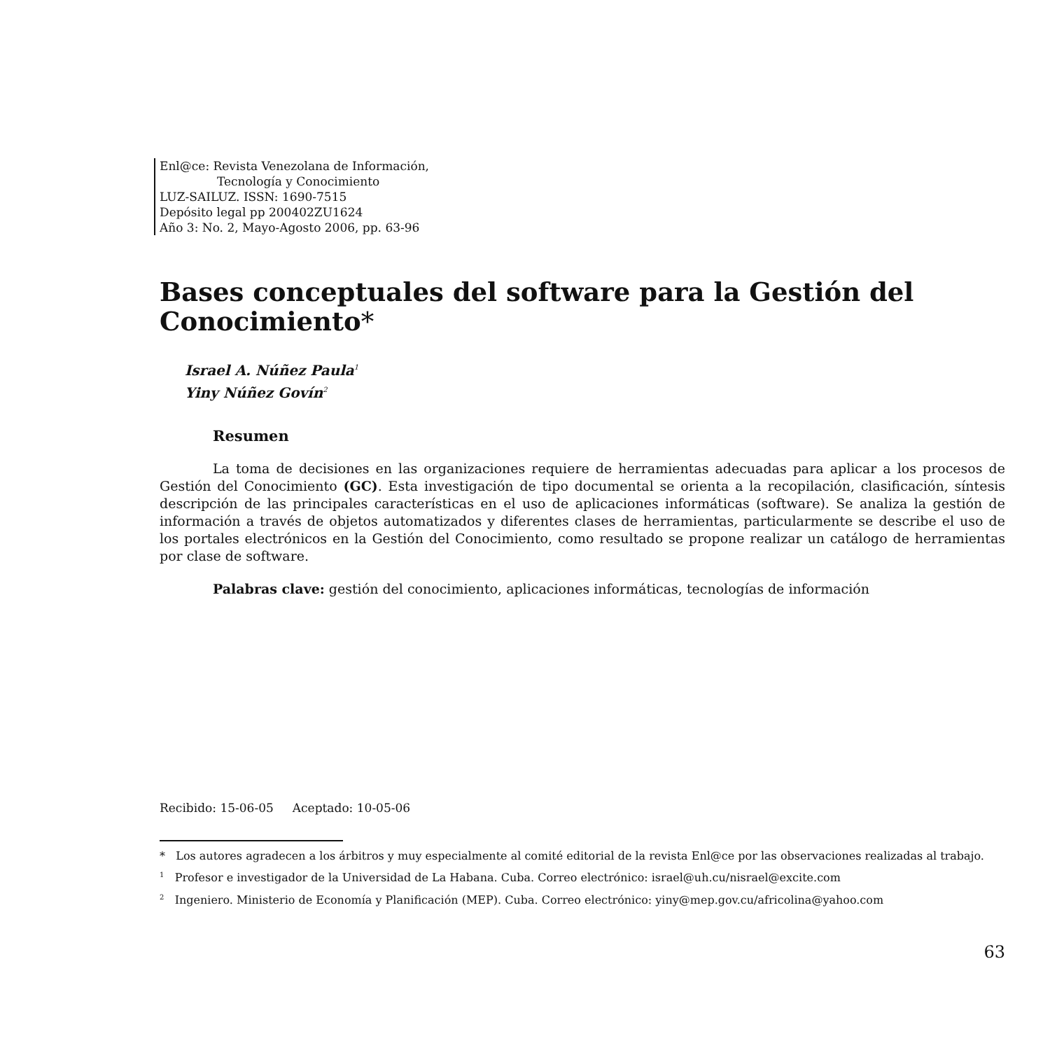Enl@ce: Revista Venezolana de Información,
Tecnología y Conocimiento
LUZ-SAILUZ. ISSN: 1690-7515
Depósito legal pp 200402ZU1624
Año 3: No. 2, Mayo-Agosto 2006, pp. 63-96
Bases conceptuales del software para la Gestión del Conocimiento*
Israel A. Núñez Paula<sup>1</sup>
Yiny Núñez Govín<sup>2</sup>
Resumen
La toma de decisiones en las organizaciones requiere de herramientas adecuadas para aplicar a los procesos de Gestión del Conocimiento (GC). Esta investigación de tipo documental se orienta a la recopilación, clasificación, síntesis descripción de las principales características en el uso de aplicaciones informáticas (software). Se analiza la gestión de información a través de objetos automatizados y diferentes clases de herramientas, particularmente se describe el uso de los portales electrónicos en la Gestión del Conocimiento, como resultado se propone realizar un catálogo de herramientas por clase de software.
Palabras clave: gestión del conocimiento, aplicaciones informáticas, tecnologías de información
Recibido: 15-06-05 Aceptado: 10-05-06
* Los autores agradecen a los árbitros y muy especialmente al comité editorial de la revista Enl@ce por las observaciones realizadas al trabajo.
<sup>1</sup> Profesor e investigador de la Universidad de La Habana. Cuba. Correo electrónico: israel@uh.cu/nisrael@excite.com
<sup>2</sup> Ingeniero. Ministerio de Economía y Planificación (MEP). Cuba. Correo electrónico: yiny@mep.gov.cu/africolina@yahoo.com
63